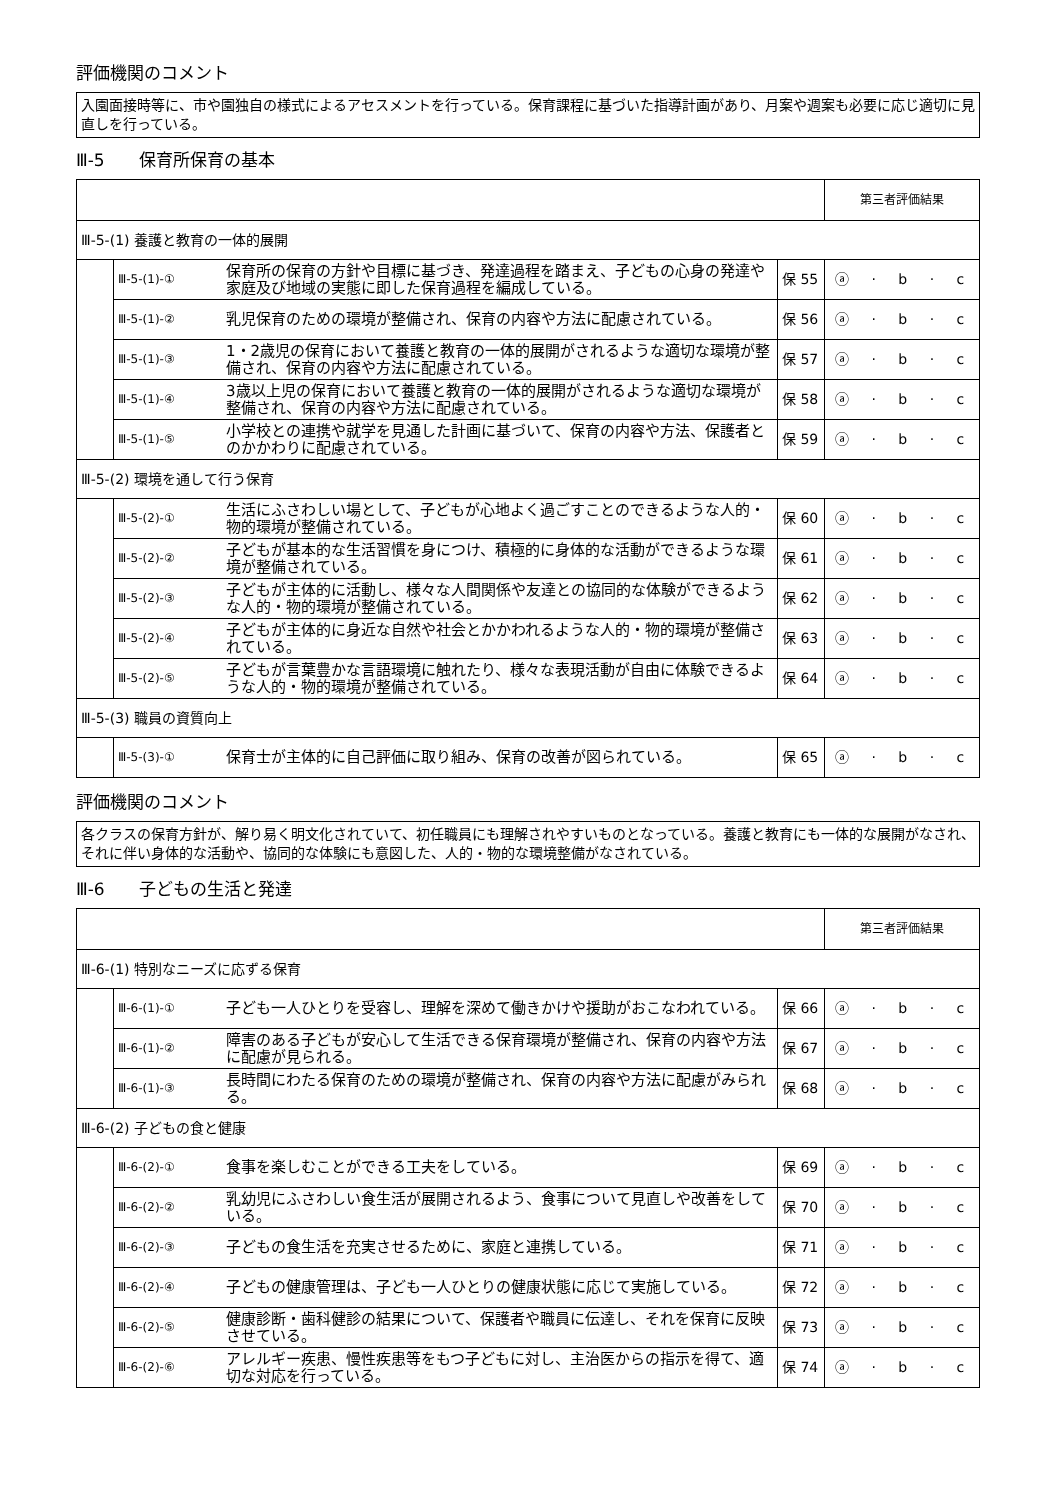評価機関のコメント
入園面接時等に、市や園独自の様式によるアセスメントを行っている。保育課程に基づいた指導計画があり、月案や週案も必要に応じ適切に見直しを行っている。
Ⅲ-5　　保育所保育の基本
| | | | | 第三者評価結果 |
| Ⅲ-5-(1) 養護と教育の一体的展開 | | | | |
| | Ⅲ-5-(1)-① | 保育所の保育の方針や目標に基づき、発達過程を踏まえ、子どもの心身の発達や家庭及び地域の実態に即した保育過程を編成している。 | 保 55 | ⓐ · b · c |
| | Ⅲ-5-(1)-② | 乳児保育のための環境が整備され、保育の内容や方法に配慮されている。 | 保 56 | ⓐ · b · c |
| | Ⅲ-5-(1)-③ | 1・2歳児の保育において養護と教育の一体的展開がされるような適切な環境が整備され、保育の内容や方法に配慮されている。 | 保 57 | ⓐ · b · c |
| | Ⅲ-5-(1)-④ | 3歳以上児の保育において養護と教育の一体的展開がされるような適切な環境が整備され、保育の内容や方法に配慮されている。 | 保 58 | ⓐ · b · c |
| | Ⅲ-5-(1)-⑤ | 小学校との連携や就学を見通した計画に基づいて、保育の内容や方法、保護者とのかかわりに配慮されている。 | 保 59 | ⓐ · b · c |
| Ⅲ-5-(2) 環境を通して行う保育 | | | | |
| | Ⅲ-5-(2)-① | 生活にふさわしい場として、子どもが心地よく過ごすことのできるような人的・物的環境が整備されている。 | 保 60 | ⓐ · b · c |
| | Ⅲ-5-(2)-② | 子どもが基本的な生活習慣を身につけ、積極的に身体的な活動ができるような環境が整備されている。 | 保 61 | ⓐ · b · c |
| | Ⅲ-5-(2)-③ | 子どもが主体的に活動し、様々な人間関係や友達との協同的な体験ができるような人的・物的環境が整備されている。 | 保 62 | ⓐ · b · c |
| | Ⅲ-5-(2)-④ | 子どもが主体的に身近な自然や社会とかかわれるような人的・物的環境が整備されている。 | 保 63 | ⓐ · b · c |
| | Ⅲ-5-(2)-⑤ | 子どもが言葉豊かな言語環境に触れたり、様々な表現活動が自由に体験できるような人的・物的環境が整備されている。 | 保 64 | ⓐ · b · c |
| Ⅲ-5-(3) 職員の資質向上 | | | | |
| | Ⅲ-5-(3)-① | 保育士が主体的に自己評価に取り組み、保育の改善が図られている。 | 保 65 | ⓐ · b · c |
評価機関のコメント
各クラスの保育方針が、解り易く明文化されていて、初任職員にも理解されやすいものとなっている。養護と教育にも一体的な展開がなされ、それに伴い身体的な活動や、協同的な体験にも意図した、人的・物的な環境整備がなされている。
Ⅲ-6　　子どもの生活と発達
| | | | | 第三者評価結果 |
| Ⅲ-6-(1) 特別なニーズに応ずる保育 | | | | |
| | Ⅲ-6-(1)-① | 子ども一人ひとりを受容し、理解を深めて働きかけや援助がおこなわれている。 | 保 66 | ⓐ · b · c |
| | Ⅲ-6-(1)-② | 障害のある子どもが安心して生活できる保育環境が整備され、保育の内容や方法に配慮が見られる。 | 保 67 | ⓐ · b · c |
| | Ⅲ-6-(1)-③ | 長時間にわたる保育のための環境が整備され、保育の内容や方法に配慮がみられる。 | 保 68 | ⓐ · b · c |
| Ⅲ-6-(2) 子どもの食と健康 | | | | |
| | Ⅲ-6-(2)-① | 食事を楽しむことができる工夫をしている。 | 保 69 | ⓐ · b · c |
| | Ⅲ-6-(2)-② | 乳幼児にふさわしい食生活が展開されるよう、食事について見直しや改善をしている。 | 保 70 | ⓐ · b · c |
| | Ⅲ-6-(2)-③ | 子どもの食生活を充実させるために、家庭と連携している。 | 保 71 | ⓐ · b · c |
| | Ⅲ-6-(2)-④ | 子どもの健康管理は、子ども一人ひとりの健康状態に応じて実施している。 | 保 72 | ⓐ · b · c |
| | Ⅲ-6-(2)-⑤ | 健康診断・歯科健診の結果について、保護者や職員に伝達し、それを保育に反映させている。 | 保 73 | ⓐ · b · c |
| | Ⅲ-6-(2)-⑥ | アレルギー疾患、慢性疾患等をもつ子どもに対し、主治医からの指示を得て、適切な対応を行っている。 | 保 74 | ⓐ · b · c |